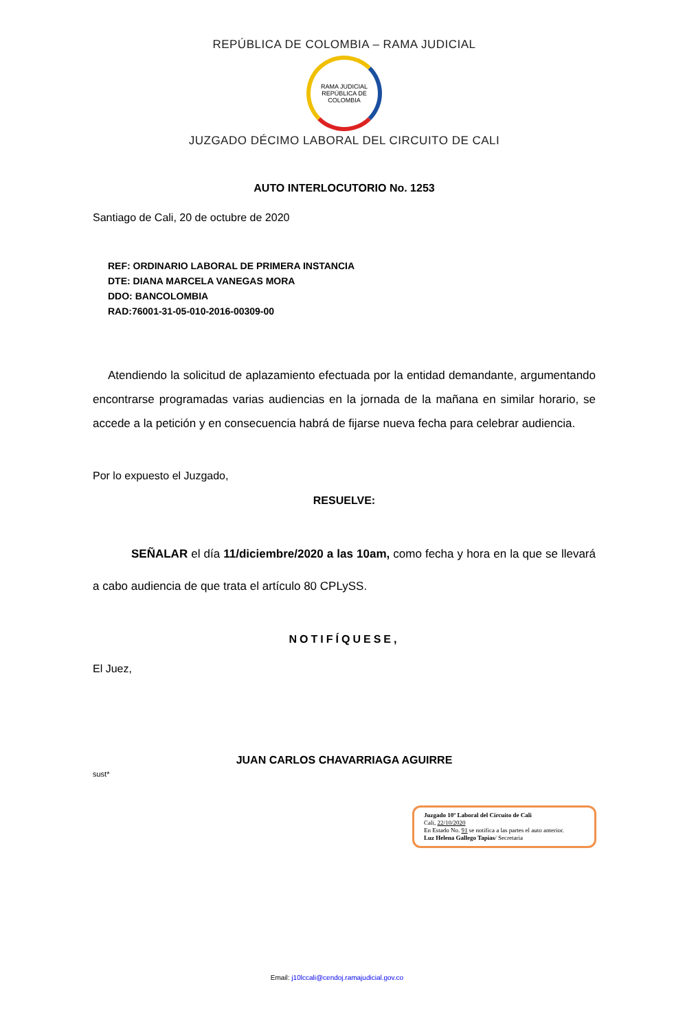REPÚBLICA DE COLOMBIA – RAMA JUDICIAL
RAMA JUDICIAL
REPÚBLICA DE COLOMBIA
JUZGADO DÉCIMO LABORAL DEL CIRCUITO DE CALI
AUTO INTERLOCUTORIO No. 1253
Santiago de Cali, 20 de octubre de 2020
REF: ORDINARIO LABORAL DE PRIMERA INSTANCIA
DTE: DIANA MARCELA VANEGAS MORA
DDO: BANCOLOMBIA
RAD:76001-31-05-010-2016-00309-00
Atendiendo la solicitud de aplazamiento efectuada por la entidad demandante, argumentando encontrarse programadas varias audiencias en la jornada de la mañana en similar horario, se accede a la petición y en consecuencia habrá de fijarse nueva fecha para celebrar audiencia.
Por lo expuesto el Juzgado,
RESUELVE:
SEÑALAR el día 11/diciembre/2020 a las 10am, como fecha y hora en la que se llevará a cabo audiencia de que trata el artículo 80 CPLySS.
NOTIFÍQUESE,
El Juez,
JUAN CARLOS CHAVARRIAGA AGUIRRE
sust*
Juzgado 10º Laboral del Circuito de Cali
Cali, 22/10/2020
En Estado No. 91 se notifica a las partes el auto anterior.
Luz Helena Gallego Tapias/ Secretaria
Email: j10lccali@cendoj.ramajudicial.gov.co